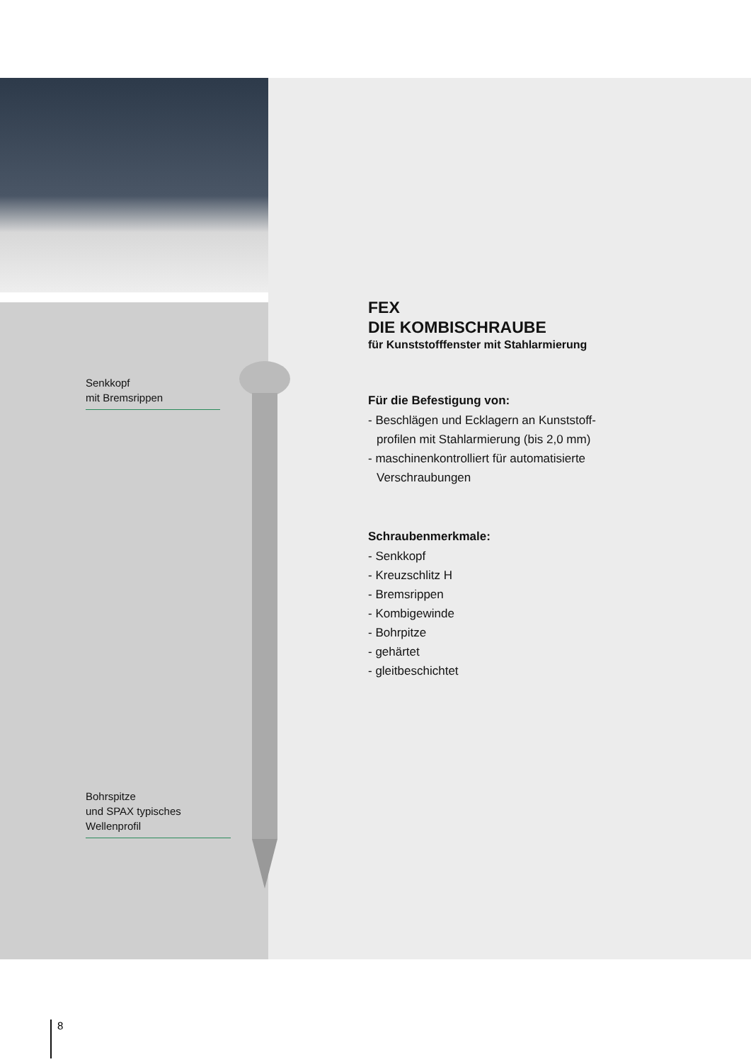Senkkopf
mit Bremsrippen
Bohrspitze
und SPAX typisches
Wellenprofil
FEX
DIE KOMBISCHRAUBE
für Kunststofffenster mit Stahlarmierung
Für die Befestigung von:
- Beschlägen und Ecklagern an Kunststoff-
profilen mit Stahlarmierung (bis 2,0 mm)
- maschinenkontrolliert für automatisierte
Verschraubungen
Schraubenmerkmale:
- Senkkopf
- Kreuzschlitz H
- Bremsrippen
- Kombigewinde
- Bohrpitze
- gehärtet
- gleitbeschichtet
8